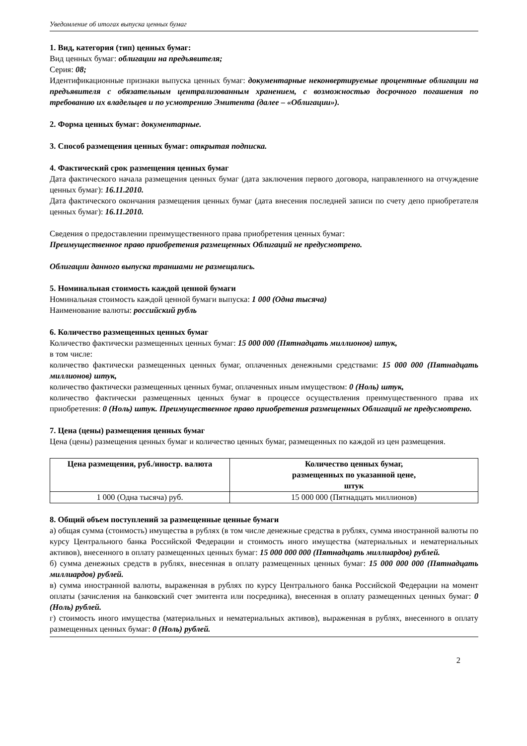Уведомление об итогах выпуска ценных бумаг
1. Вид, категория (тип) ценных бумаг:
Вид ценных бумаг: облигации на предъявителя;
Серия: 08;
Идентификационные признаки выпуска ценных бумаг: документарные неконвертируемые процентные облигации на предъявителя с обязательным централизованным хранением, с возможностью досрочного погашения по требованию их владельцев и по усмотрению Эмитента (далее – «Облигации»).
2. Форма ценных бумаг: документарные.
3. Способ размещения ценных бумаг: открытая подписка.
4. Фактический срок размещения ценных бумаг
Дата фактического начала размещения ценных бумаг (дата заключения первого договора, направленного на отчуждение ценных бумаг): 16.11.2010.
Дата фактического окончания размещения ценных бумаг (дата внесения последней записи по счету депо приобретателя ценных бумаг): 16.11.2010.
Сведения о предоставлении преимущественного права приобретения ценных бумаг:
Преимущественное право приобретения размещенных Облигаций не предусмотрено.
Облигации данного выпуска траншами не размещались.
5. Номинальная стоимость каждой ценной бумаги
Номинальная стоимость каждой ценной бумаги выпуска: 1 000 (Одна тысяча)
Наименование валюты: российский рубль
6. Количество размещенных ценных бумаг
Количество фактически размещенных ценных бумаг: 15 000 000 (Пятнадцать миллионов) штук,
в том числе:
количество фактически размещенных ценных бумаг, оплаченных денежными средствами: 15 000 000 (Пятнадцать миллионов) штук,
количество фактически размещенных ценных бумаг, оплаченных иным имуществом: 0 (Ноль) штук,
количество фактически размещенных ценных бумаг в процессе осуществления преимущественного права их приобретения: 0 (Ноль) штук. Преимущественное право приобретения размещенных Облигаций не предусмотрено.
7. Цена (цены) размещения ценных бумаг
Цена (цены) размещения ценных бумаг и количество ценных бумаг, размещенных по каждой из цен размещения.
| Цена размещения, руб./иностр. валюта | Количество ценных бумаг, размещенных по указанной цене, штук |
| --- | --- |
| 1 000 (Одна тысяча) руб. | 15 000 000 (Пятнадцать миллионов) |
8. Общий объем поступлений за размещенные ценные бумаги
а) общая сумма (стоимость) имущества в рублях (в том числе денежные средства в рублях, сумма иностранной валюты по курсу Центрального банка Российской Федерации и стоимость иного имущества (материальных и нематериальных активов), внесенного в оплату размещенных ценных бумаг: 15 000 000 000 (Пятнадцать миллиардов) рублей.
б) сумма денежных средств в рублях, внесенная в оплату размещенных ценных бумаг: 15 000 000 000 (Пятнадцать миллиардов) рублей.
в) сумма иностранной валюты, выраженная в рублях по курсу Центрального банка Российской Федерации на момент оплаты (зачисления на банковский счет эмитента или посредника), внесенная в оплату размещенных ценных бумаг: 0 (Ноль) рублей.
г) стоимость иного имущества (материальных и нематериальных активов), выраженная в рублях, внесенного в оплату размещенных ценных бумаг: 0 (Ноль) рублей.
2